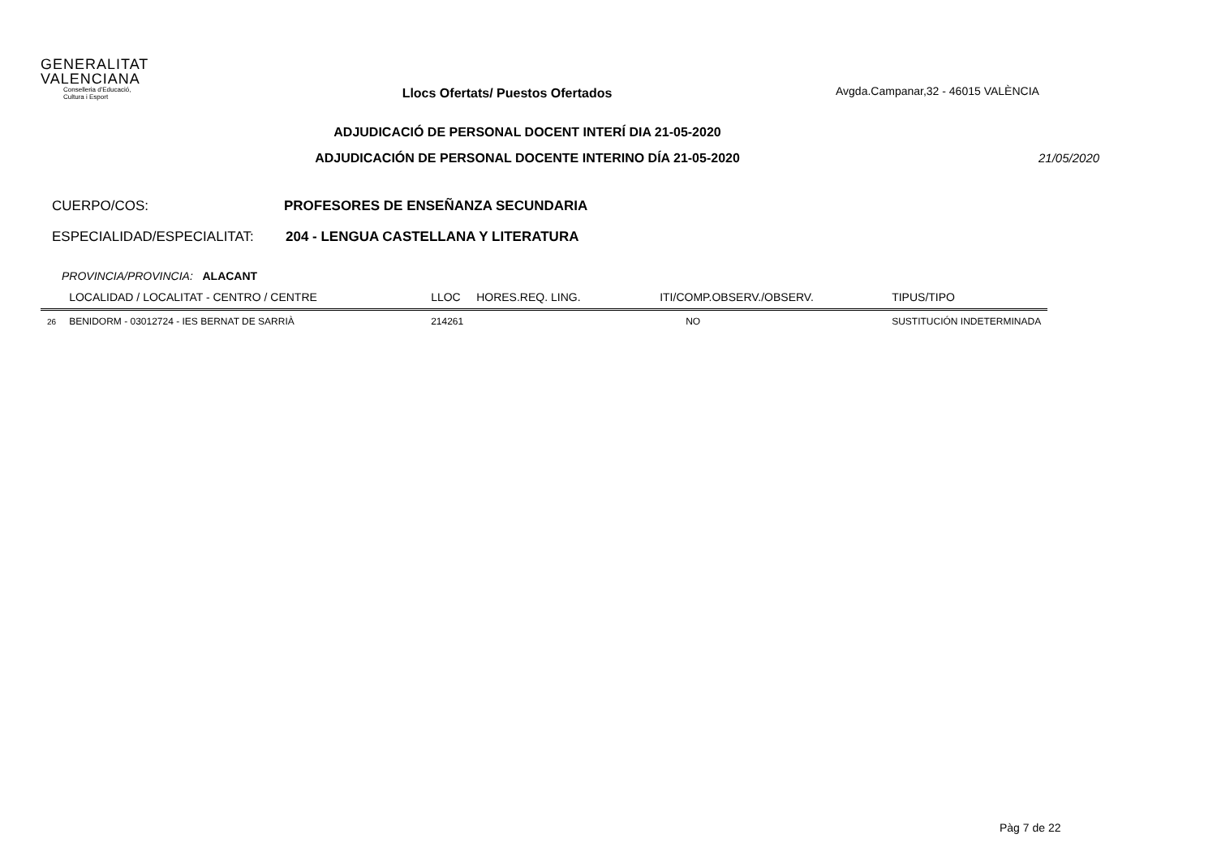GENERALITAT
VALENCIANA
Conselleria d'Educació,
Cultura i Esport
Llocs Ofertats/ Puestos Ofertados
Avgda.Campanar,32 - 46015 VALÈNCIA
ADJUDICACIÓ DE PERSONAL DOCENT INTERÍ DIA 21-05-2020
ADJUDICACIÓN DE PERSONAL DOCENTE INTERINO DÍA 21-05-2020 21/05/2020
CUERPO/COS: PROFESORES DE ENSEÑANZA SECUNDARIA
ESPECIALIDAD/ESPECIALITAT: 204 - LENGUA CASTELLANA Y LITERATURA
PROVINCIA/PROVINCIA: ALACANT
| | LOCALIDAD / LOCALITAT - CENTRO / CENTRE | LLOC | HORES.REQ. LING. | ITI/COMP.OBSERV./OBSERV. | TIPUS/TIPO |
| --- | --- | --- | --- | --- | --- |
| 26 | BENIDORM - 03012724 - IES BERNAT DE SARRIÀ | 214261 | | NO | SUSTITUCIÓN INDETERMINADA |
Pàg 7 de 22